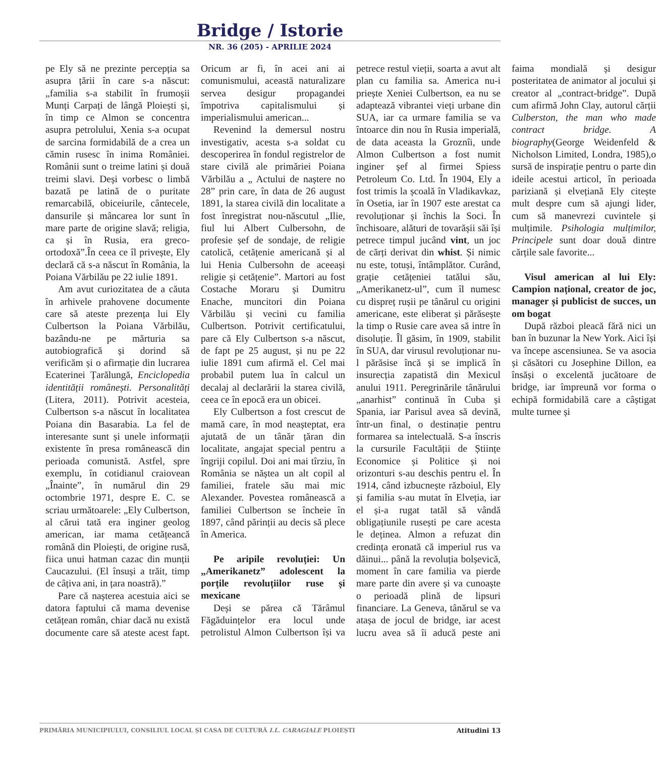Bridge / Istorie
NR. 36 (205) - APRILIE 2024
pe Ely să ne prezinte percepția sa asupra țării în care s-a născut: „familia s-a stabilit în frumoșii Munți Carpați de lângă Ploiești și, în timp ce Almon se concentra asupra petrolului, Xenia s-a ocupat de sarcina formidabilă de a crea un cămin rusesc în inima României. Românii sunt o treime latini și două treimi slavi. Deși vorbesc o limbă bazată pe latină de o puritate remarcabilă, obiceiurile, cântecele, dansurile și mâncarea lor sunt în mare parte de origine slavă; religia, ca și în Rusia, era greco-ortodoxă”.În ceea ce îl privește, Ely declară că s-a născut în România, la Poiana Vărbilău pe 22 iulie 1891.
Am avut curiozitatea de a căuta în arhivele prahovene documente care să ateste prezența lui Ely Culbertson la Poiana Vărbilău, bazându-ne pe mărturia sa autobiografică și dorind să verificăm și o afirmație din lucrarea Ecaterinei Țarălungă, Enciclopedia identității românești. Personalități (Litera, 2011). Potrivit acesteia, Culbertson s-a născut în localitatea Poiana din Basarabia. La fel de interesante sunt și unele informații existente în presa românească din perioada comunistă. Astfel, spre exemplu, în cotidianul craiovean „Înainte”, în numărul din 29 octombrie 1971, despre E. C. se scriau următoarele: „Ely Culbertson, al cărui tată era inginer geolog american, iar mama cetățeancă română din Ploiești, de origine rusă, fiica unui hatman cazac din munții Caucazului. (El însuși a trăit, timp de câțiva ani, in țara noastră).”
Pare că nașterea acestuia aici se datora faptului că mama devenise cetățean român, chiar dacă nu există documente care să ateste acest fapt. Oricum ar fi, în acei ani ai comunismului, această naturalizare servea desigur propagandei împotriva capitalismului și imperialismului american...
Revenind la demersul nostru investigativ, acesta s-a soldat cu descoperirea în fondul registrelor de stare civilă ale primăriei Poiana Vărbilău a „ Actului de naștere no 28” prin care, în data de 26 august 1891, la starea civilă din localitate a fost înregistrat nou-născutul „Ilie, fiul lui Albert Culbersohn, de profesie șef de sondaje, de religie catolică, cetățenie americană și al lui Henia Culbersohn de aceeași religie și cetățenie”. Martori au fost Costache Moraru și Dumitru Enache, muncitori din Poiana Vărbilău și vecini cu familia Culbertson. Potrivit certificatului, pare că Ely Culbertson s-a născut, de fapt pe 25 august, și nu pe 22 iulie 1891 cum afirmă el. Cel mai probabil putem lua în calcul un decalaj al declarării la starea civilă, ceea ce în epocă era un obicei.
Ely Culbertson a fost crescut de mamă care, în mod neașteptat, era ajutată de un tânăr țăran din localitate, angajat special pentru a îngriji copilul. Doi ani mai tîrziu, în România se năștea un alt copil al familiei, fratele său mai mic Alexander. Povestea românească a familiei Culbertson se încheie în 1897, când părinții au decis să plece în America.
Pe aripile revoluției: Un „Amerikanetz” adolescent la porțile revoluțiilor ruse și mexicane
Deși se părea că Tărâmul Făgăduințelor era locul unde petrolistul Almon Culbertson își va petrece restul vieții, soarta a avut alt plan cu familia sa. America nu-i priește Xeniei Culbertson, ea nu se adaptează vibrantei vieți urbane din SUA, iar ca urmare familia se va întoarce din nou în Rusia imperială, de data aceasta la Groznîi, unde Almon Culbertson a fost numit inginer șef al firmei Spiess Petroleum Co. Ltd. În 1904, Ely a fost trimis la școală în Vladikavkaz, în Osetia, iar în 1907 este arestat ca revoluționar și închis la Soci. În închisoare, alături de tovarășii săi își petrece timpul jucând vint, un joc de cărți derivat din whist. Și nimic nu este, totuși, întâmplător. Curând, grație cetățeniei tatălui său, „Amerikanetz-ul”, cum îl numesc cu dispreț rușii pe tânărul cu origini americane, este eliberat și părăsește la timp o Rusie care avea să intre în disoluție. Îl găsim, în 1909, stabilit în SUA, dar virusul revoluționar nu-l părăsise încă și se implică în insurecția zapatistă din Mexicul anului 1911. Peregrinările tânărului „anarhist” continuă în Cuba și Spania, iar Parisul avea să devină, într-un final, o destinație pentru formarea sa intelectuală. S-a înscris la cursurile Facultății de Științe Economice și Politice și noi orizonturi s-au deschis pentru el. În 1914, când izbucnește războiul, Ely și familia s-au mutat în Elveția, iar el și-a rugat tatăl să vândă obligațiunile rusești pe care acesta le deținea. Almon a refuzat din credința eronată că imperiul rus va dăinui... până la revoluția bolșevică, moment în care familia va pierde mare parte din avere și va cunoaște o perioadă plină de lipsuri financiare. La Geneva, tânărul se va atașa de jocul de bridge, iar acest lucru avea să îi aducă peste ani faima mondială și desigur posteritatea de animator al jocului și creator al „contract-bridge”. După cum afirmă John Clay, autorul cărții Culberston, the man who made contract bridge. A biography(George Weidenfeld & Nicholson Limited, Londra, 1985),o sursă de inspirație pentru o parte din ideile acestui articol, în perioada pariziană și elvețiană Ely citește mult despre cum să ajungi lider, cum să manevrezi cuvintele și mulțimile. Psihologia mulțimilor, Principele sunt doar două dintre cărțile sale favorite...
Visul american al lui Ely: Campion național, creator de joc, manager și publicist de succes, un om bogat
După război pleacă fără nici un ban în buzunar la New York. Aici își va începe ascensiunea. Se va asocia și căsători cu Josephine Dillon, ea însăși o excelentă jucătoare de bridge, iar împreună vor forma o echipă formidabilă care a câștigat multe turnee și
PRIMĂRIA MUNICIPIULUI, CONSILIUL LOCAL ȘI CASA DE CULTURĂ I.L. CARAGIALE PLOIEȘTI Atitudini 13